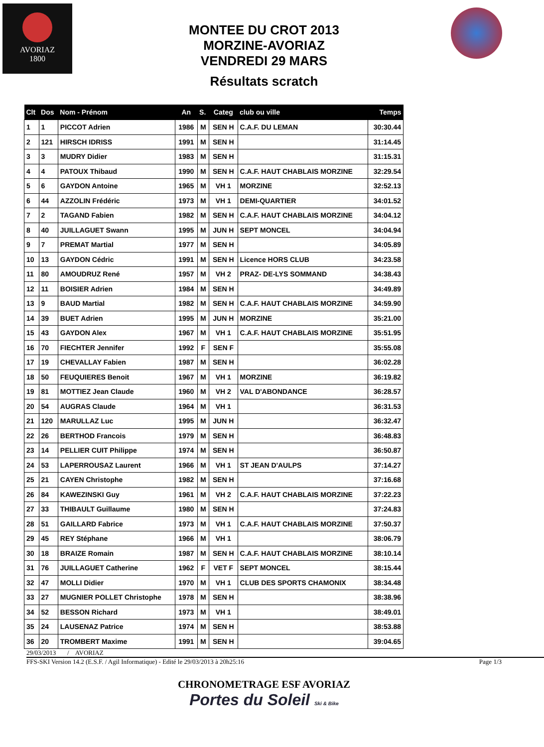AVORIAZ
1800
MONTEE DU CROT 2013
MORZINE-AVORIAZ
VENDREDI 29 MARS
Résultats scratch
| Clt | Dos | Nom - Prénom | An | S. | Categ | club ou ville | Temps |
| --- | --- | --- | --- | --- | --- | --- | --- |
| 1 | 1 | PICCOT Adrien | 1986 | M | SEN H | C.A.F. DU LEMAN | 30:30.44 |
| 2 | 121 | HIRSCH IDRISS | 1991 | M | SEN H | | 31:14.45 |
| 3 | 3 | MUDRY Didier | 1983 | M | SEN H | | 31:15.31 |
| 4 | 4 | PATOUX Thibaud | 1990 | M | SEN H | C.A.F. HAUT CHABLAIS MORZINE | 32:29.54 |
| 5 | 6 | GAYDON Antoine | 1965 | M | VH 1 | MORZINE | 32:52.13 |
| 6 | 44 | AZZOLIN Frédéric | 1973 | M | VH 1 | DEMI-QUARTIER | 34:01.52 |
| 7 | 2 | TAGAND Fabien | 1982 | M | SEN H | C.A.F. HAUT CHABLAIS MORZINE | 34:04.12 |
| 8 | 40 | JUILLAGUET Swann | 1995 | M | JUN H | SEPT MONCEL | 34:04.94 |
| 9 | 7 | PREMAT Martial | 1977 | M | SEN H | | 34:05.89 |
| 10 | 13 | GAYDON Cédric | 1991 | M | SEN H | Licence HORS CLUB | 34:23.58 |
| 11 | 80 | AMOUDRUZ René | 1957 | M | VH 2 | PRAZ- DE-LYS SOMMAND | 34:38.43 |
| 12 | 11 | BOISIER Adrien | 1984 | M | SEN H | | 34:49.89 |
| 13 | 9 | BAUD Martial | 1982 | M | SEN H | C.A.F. HAUT CHABLAIS MORZINE | 34:59.90 |
| 14 | 39 | BUET Adrien | 1995 | M | JUN H | MORZINE | 35:21.00 |
| 15 | 43 | GAYDON Alex | 1967 | M | VH 1 | C.A.F. HAUT CHABLAIS MORZINE | 35:51.95 |
| 16 | 70 | FIECHTER Jennifer | 1992 | F | SEN F | | 35:55.08 |
| 17 | 19 | CHEVALLAY Fabien | 1987 | M | SEN H | | 36:02.28 |
| 18 | 50 | FEUQUIERES Benoit | 1967 | M | VH 1 | MORZINE | 36:19.82 |
| 19 | 81 | MOTTIEZ Jean Claude | 1960 | M | VH 2 | VAL D'ABONDANCE | 36:28.57 |
| 20 | 54 | AUGRAS Claude | 1964 | M | VH 1 | | 36:31.53 |
| 21 | 120 | MARULLAZ Luc | 1995 | M | JUN H | | 36:32.47 |
| 22 | 26 | BERTHOD Francois | 1979 | M | SEN H | | 36:48.83 |
| 23 | 14 | PELLIER CUIT Philippe | 1974 | M | SEN H | | 36:50.87 |
| 24 | 53 | LAPERROUSAZ Laurent | 1966 | M | VH 1 | ST JEAN D'AULPS | 37:14.27 |
| 25 | 21 | CAYEN Christophe | 1982 | M | SEN H | | 37:16.68 |
| 26 | 84 | KAWEZINSKI Guy | 1961 | M | VH 2 | C.A.F. HAUT CHABLAIS MORZINE | 37:22.23 |
| 27 | 33 | THIBAULT Guillaume | 1980 | M | SEN H | | 37:24.83 |
| 28 | 51 | GAILLARD Fabrice | 1973 | M | VH 1 | C.A.F. HAUT CHABLAIS MORZINE | 37:50.37 |
| 29 | 45 | REY Stéphane | 1966 | M | VH 1 | | 38:06.79 |
| 30 | 18 | BRAIZE Romain | 1987 | M | SEN H | C.A.F. HAUT CHABLAIS MORZINE | 38:10.14 |
| 31 | 76 | JUILLAGUET Catherine | 1962 | F | VET F | SEPT MONCEL | 38:15.44 |
| 32 | 47 | MOLLI Didier | 1970 | M | VH 1 | CLUB DES SPORTS CHAMONIX | 38:34.48 |
| 33 | 27 | MUGNIER POLLET Christophe | 1978 | M | SEN H | | 38:38.96 |
| 34 | 52 | BESSON Richard | 1973 | M | VH 1 | | 38:49.01 |
| 35 | 24 | LAUSENAZ Patrice | 1974 | M | SEN H | | 38:53.88 |
| 36 | 20 | TROMBERT Maxime | 1991 | M | SEN H | | 39:04.65 |
29/03/2013 / AVORIAZ
FFS-SKI Version 14.2 (E.S.F. / Agil Informatique) - Edité le 29/03/2013 à 20h25:16 Page 1/3
CHRONOMETRAGE ESF AVORIAZ
Portes du Soleil Ski & Bike